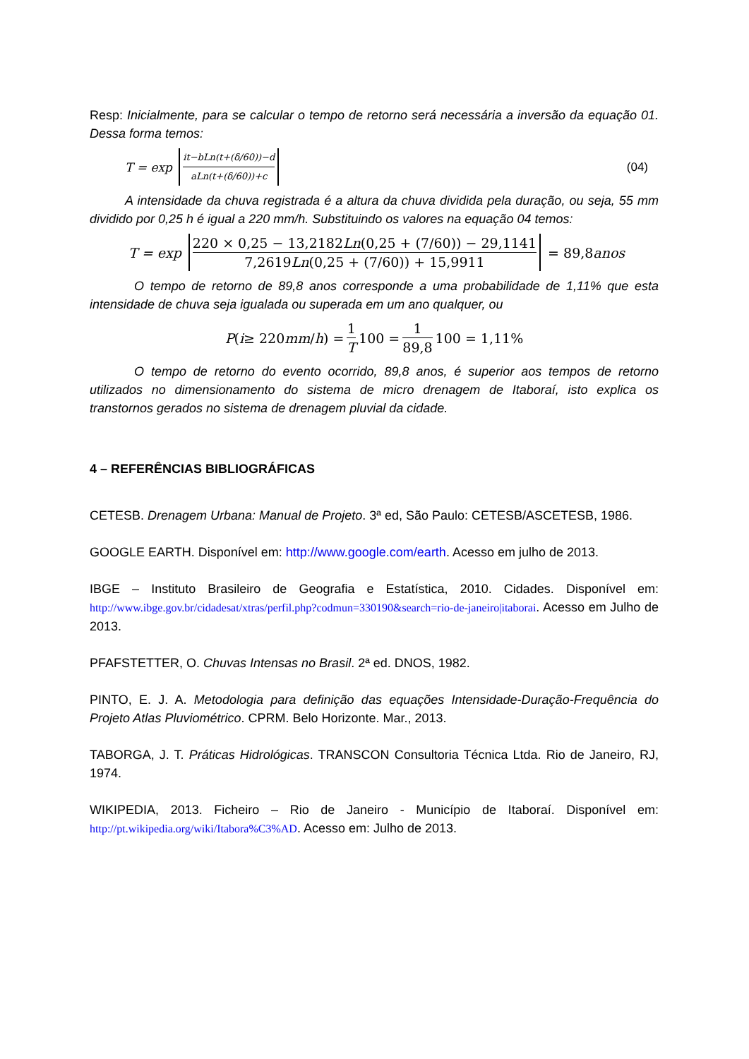Resp: Inicialmente, para se calcular o tempo de retorno será necessária a inversão da equação 01. Dessa forma temos:
T = exp it−bLn(t+(δ/60))−d aLn(t+(δ/60))+c (04)
A intensidade da chuva registrada é a altura da chuva dividida pela duração, ou seja, 55 mm dividido por 0,25 h é igual a 220 mm/h. Substituindo os valores na equação 04 temos:
T = exp 220 × 0,25 − 13,2182Ln(0,25 + (7/60)) − 29,1141 7,2619Ln(0,25 + (7/60)) + 15,9911 = 89,8 anos
O tempo de retorno de 89,8 anos corresponde a uma probabilidade de 1,11% que esta intensidade de chuva seja igualada ou superada em um ano qualquer, ou
P (i ≥ 220 mm / h) = 1 T 100 = 1 89,8 100 = 1,11%
O tempo de retorno do evento ocorrido, 89,8 anos, é superior aos tempos de retorno utilizados no dimensionamento do sistema de micro drenagem de Itaboraí, isto explica os transtornos gerados no sistema de drenagem pluvial da cidade.
4 – REFERÊNCIAS BIBLIOGRÁFICAS
CETESB. Drenagem Urbana: Manual de Projeto. 3ª ed, São Paulo: CETESB/ASCETESB, 1986.
GOOGLE EARTH. Disponível em: http://www.google.com/earth. Acesso em julho de 2013.
IBGE – Instituto Brasileiro de Geografia e Estatística, 2010. Cidades. Disponível em: http://www.ibge.gov.br/cidadesat/xtras/perfil.php?codmun=330190&search=rio-de-janeiro|itaborai. Acesso em Julho de 2013.
PFAFSTETTER, O. Chuvas Intensas no Brasil. 2ª ed. DNOS, 1982.
PINTO, E. J. A. Metodologia para definição das equações Intensidade-Duração-Frequência do Projeto Atlas Pluviométrico. CPRM. Belo Horizonte. Mar., 2013.
TABORGA, J. T. Práticas Hidrológicas. TRANSCON Consultoria Técnica Ltda. Rio de Janeiro, RJ, 1974.
WIKIPEDIA, 2013. Ficheiro – Rio de Janeiro - Município de Itaboraí. Disponível em: http://pt.wikipedia.org/wiki/Itabora%C3%AD. Acesso em: Julho de 2013.